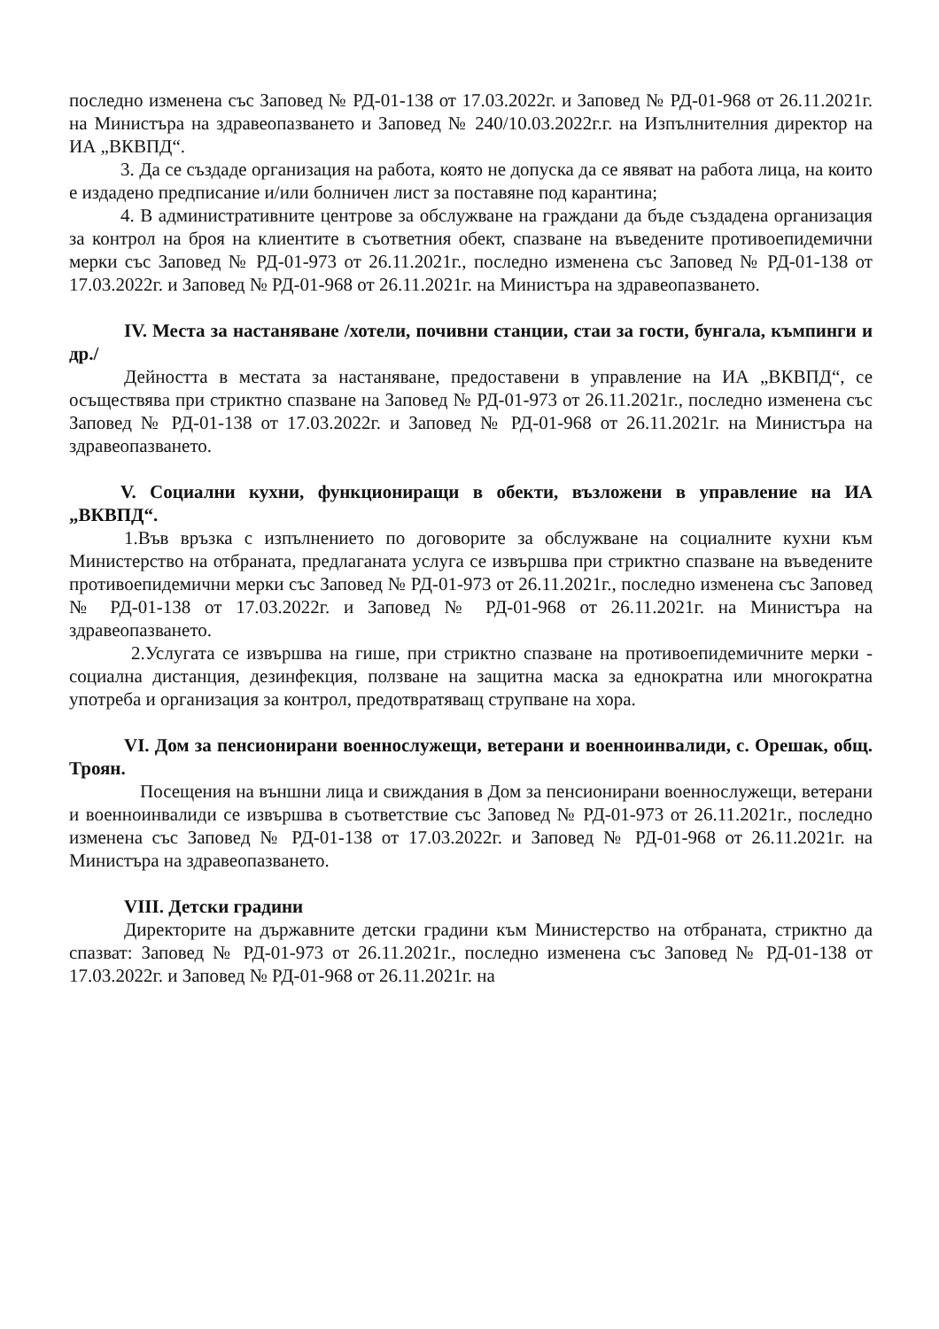последно изменена със Заповед № РД-01-138 от 17.03.2022г. и Заповед № РД-01-968 от 26.11.2021г. на Министъра на здравеопазването и Заповед № 240/10.03.2022г.г. на Изпълнителния директор на ИА „ВКВПД“.
3. Да се създаде организация на работа, която не допуска да се явяват на работа лица, на които е издадено предписание и/или болничен лист за поставяне под карантина;
4. В административните центрове за обслужване на граждани да бъде създадена организация за контрол на броя на клиентите в съответния обект, спазване на въведените противоепидемични мерки със Заповед № РД-01-973 от 26.11.2021г., последно изменена със Заповед № РД-01-138 от 17.03.2022г. и Заповед № РД-01-968 от 26.11.2021г. на Министъра на здравеопазването.
IV. Места за настаняване /хотели, почивни станции, стаи за гости, бунгала, къмпинги и др./
Дейността в местата за настаняване, предоставени в управление на ИА „ВКВПД“, се осъществява при стриктно спазване на Заповед № РД-01-973 от 26.11.2021г., последно изменена със Заповед № РД-01-138 от 17.03.2022г. и Заповед № РД-01-968 от 26.11.2021г. на Министъра на здравеопазването.
V. Социални кухни, функциониращи в обекти, възложени в управление на ИА „ВКВПД“.
1.Във връзка с изпълнението по договорите за обслужване на социалните кухни към Министерство на отбраната, предлаганата услуга се извършва при стриктно спазване на въведените противоепидемични мерки със Заповед № РД-01-973 от 26.11.2021г., последно изменена със Заповед № РД-01-138 от 17.03.2022г. и Заповед № РД-01-968 от 26.11.2021г. на Министъра на здравеопазването.
2.Услугата се извършва на гише, при стриктно спазване на противоепидемичните мерки - социална дистанция, дезинфекция, ползване на защитна маска за еднократна или многократна употреба и организация за контрол, предотвратяващ струпване на хора.
VI. Дом за пенсионирани военнослужещи, ветерани и военноинвалиди, с. Орешак, общ. Троян.
Посещения на външни лица и свиждания в Дом за пенсионирани военнослужещи, ветерани и военноинвалиди се извършва в съответствие със Заповед № РД-01-973 от 26.11.2021г., последно изменена със Заповед № РД-01-138 от 17.03.2022г. и Заповед № РД-01-968 от 26.11.2021г. на Министъра на здравеопазването.
VIII. Детски градини
Директорите на държавните детски градини към Министерство на отбраната, стриктно да спазват: Заповед № РД-01-973 от 26.11.2021г., последно изменена със Заповед № РД-01-138 от 17.03.2022г. и Заповед № РД-01-968 от 26.11.2021г. на